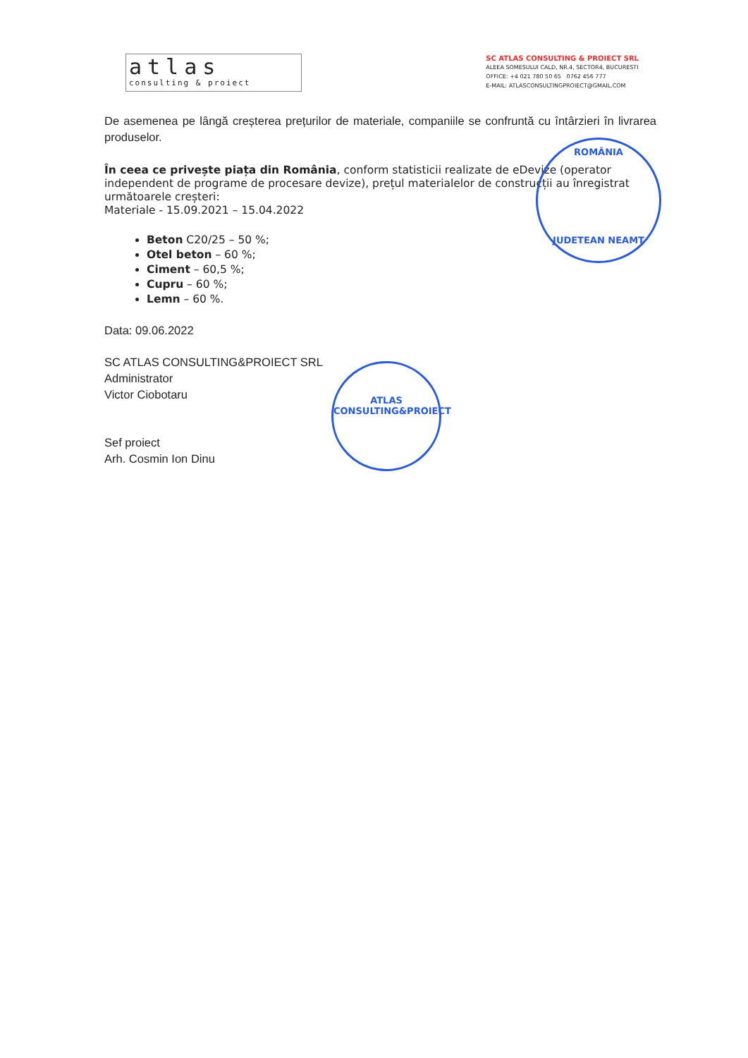atlas
consulting & proiect
SC ATLAS CONSULTING & PROIECT SRL
ALEEA SOMESULUI CALD, NR.4, SECTOR4, BUCURESTI
OFFICE: +4 021 780 50 65 0762 456 777
E-MAIL: ATLASCONSULTINGPROIECT@GMAIL.COM
De asemenea pe lângă creșterea prețurilor de materiale, companiile se confruntă cu întârzieri în livrarea produselor.
În ceea ce privește piața din România, conform statisticii realizate de eDevize (operator independent de programe de procesare devize), prețul materialelor de construcții au înregistrat următoarele creșteri:
Materiale - 15.09.2021 – 15.04.2022
Beton C20/25 – 50 %;
Otel beton – 60 %;
Ciment – 60,5 %;
Cupru – 60 %;
Lemn – 60 %.
Data: 09.06.2022
SC ATLAS CONSULTING&PROIECT SRL
Administrator
Victor Ciobotaru
Sef proiect
Arh. Cosmin Ion Dinu
ROMÂNIA
JUDETEAN NEAMT
ATLAS
CONSULTING&PROIECT